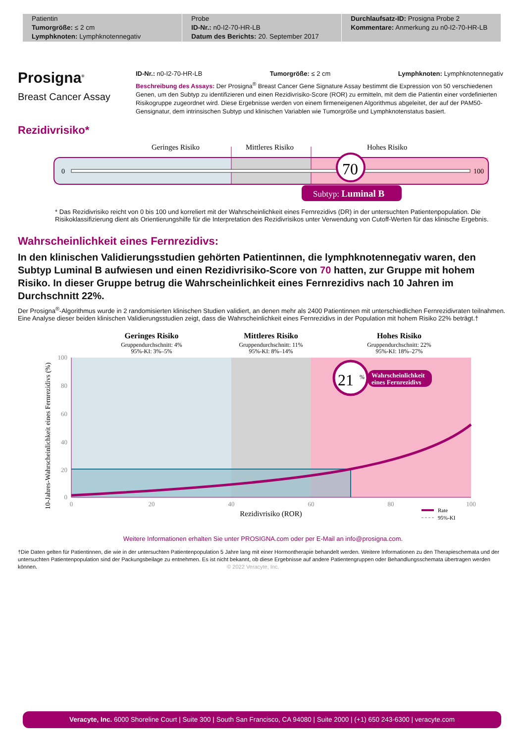| Patientin Tumorgröße: ≤ 2 cm Lymphknoten: Lymphknotennegativ | Probe ID-Nr.: n0-I2-70-HR-LB Datum des Berichts: 20. September 2017 | Durchlaufsatz-ID: Prosigna Probe 2 Kommentare: Anmerkung zu n0-I2-70-HR-LB |
Prosigna<sup>®</sup>
Breast Cancer Assay
ID-Nr.: n0-I2-70-HR-LB Tumorgröße: ≤ 2 cm Lymphknoten: Lymphknotennegativ
Beschreibung des Assays: Der Prosigna<sup>®</sup> Breast Cancer Gene Signature Assay bestimmt die Expression von 50 verschiedenen Genen, um den Subtyp zu identifizieren und einen Rezidivrisiko-Score (ROR) zu ermitteln, mit dem die Patientin einer vordefinierten Risikogruppe zugeordnet wird. Diese Ergebnisse werden von einem firmeneigenen Algorithmus abgeleitet, der auf der PAM50-Gensignatur, dem intrinsischen Subtyp und klinischen Variablen wie Tumorgröße und Lymphknotenstatus basiert.
Rezidivrisiko*
Geringes Risiko
Mittleres Risiko
Hohes Risiko
0
100
70
Subtyp: Luminal B
* Das Rezidivrisiko reicht von 0 bis 100 und korreliert mit der Wahrscheinlichkeit eines Fernrezidivs (DR) in der untersuchten Patientenpopulation. Die Risikoklassifizierung dient als Orientierungshilfe für die Interpretation des Rezidivrisikos unter Verwendung von Cutoff-Werten für das klinische Ergebnis.
Wahrscheinlichkeit eines Fernrezidivs:
In den klinischen Validierungsstudien gehörten Patientinnen, die lymphknotennegativ waren, den Subtyp Luminal B aufwiesen und einen Rezidivrisiko-Score von 70 hatten, zur Gruppe mit hohem Risiko. In dieser Gruppe betrug die Wahrscheinlichkeit eines Fernrezidivs nach 10 Jahren im Durchschnitt 22%.
Der Prosigna<sup>®</sup>-Algorithmus wurde in 2 randomisierten klinischen Studien validiert, an denen mehr als 2400 Patientinnen mit unterschiedlichen Fernrezidivraten teilnahmen. Eine Analyse dieser beiden klinischen Validierungsstudien zeigt, dass die Wahrscheinlichkeit eines Fernrezidivs in der Population mit hohem Risiko 22% beträgt.†
Geringes Risiko
Gruppendurchschnitt: 4%
95%-KI: 3%–5%
Mittleres Risiko
Gruppendurchschnitt: 11%
95%-KI: 8%–14%
Hohes Risiko
Gruppendurchschnitt: 22%
95%-KI: 18%–27%
100
80
60
40
20
0
0
20
40
60
80
100
Rezidivrisiko (ROR)
10-Jahres-Wahrscheinlichkeit eines Fernrezidivs (%)
21
%
Wahrscheinlichkeit
eines Fernrezidivs
Rate
95%-KI
Weitere Informationen erhalten Sie unter PROSIGNA.com oder per E-Mail an info@prosigna.com.
†Die Daten gelten für Patientinnen, die wie in der untersuchten Patientenpopulation 5 Jahre lang mit einer Hormontherapie behandelt werden. Weitere Informationen zu den Therapieschemata und der untersuchten Patientenpopulation sind der Packungsbeilage zu entnehmen. Es ist nicht bekannt, ob diese Ergebnisse auf andere Patientengruppen oder Behandlungsschemata übertragen werden können. © 2022 Veracyte, Inc.
Veracyte, Inc. 6000 Shoreline Court | Suite 300 | South San Francisco, CA 94080 | Suite 2000 | (+1) 650 243-6300 | veracyte.com